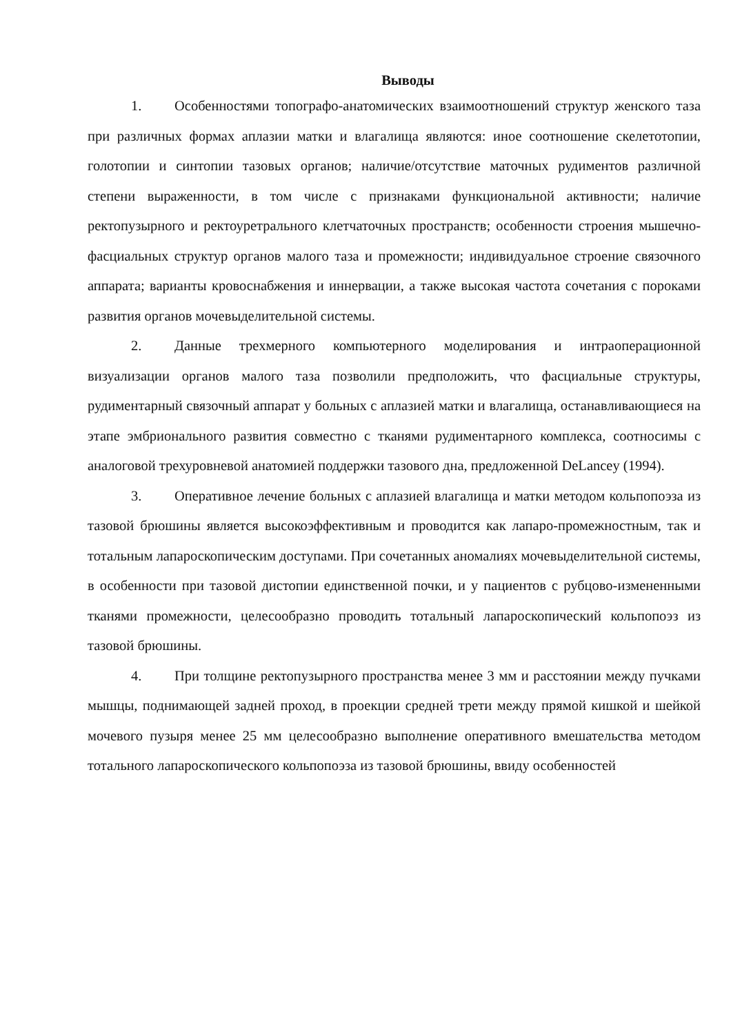Выводы
1. Особенностями топографо-анатомических взаимоотношений структур женского таза при различных формах аплазии матки и влагалища являются: иное соотношение скелетотопии, голотопии и синтопии тазовых органов; наличие/отсутствие маточных рудиментов различной степени выраженности, в том числе с признаками функциональной активности; наличие ректопузырного и ректоуретрального клетчаточных пространств; особенности строения мышечно-фасциальных структур органов малого таза и промежности; индивидуальное строение связочного аппарата; варианты кровоснабжения и иннервации, а также высокая частота сочетания с пороками развития органов мочевыделительной системы.
2. Данные трехмерного компьютерного моделирования и интраоперационной визуализации органов малого таза позволили предположить, что фасциальные структуры, рудиментарный связочный аппарат у больных с аплазией матки и влагалища, останавливающиеся на этапе эмбрионального развития совместно с тканями рудиментарного комплекса, соотносимы с аналоговой трехуровневой анатомией поддержки тазового дна, предложенной DeLancey (1994).
3. Оперативное лечение больных с аплазией влагалища и матки методом кольпопоэза из тазовой брюшины является высокоэффективным и проводится как лапаро-промежностным, так и тотальным лапароскопическим доступами. При сочетанных аномалиях мочевыделительной системы, в особенности при тазовой дистопии единственной почки, и у пациентов с рубцово-измененными тканями промежности, целесообразно проводить тотальный лапароскопический кольпопоэз из тазовой брюшины.
4. При толщине ректопузырного пространства менее 3 мм и расстоянии между пучками мышцы, поднимающей задней проход, в проекции средней трети между прямой кишкой и шейкой мочевого пузыря менее 25 мм целесообразно выполнение оперативного вмешательства методом тотального лапароскопического кольпопоэза из тазовой брюшины, ввиду особенностей